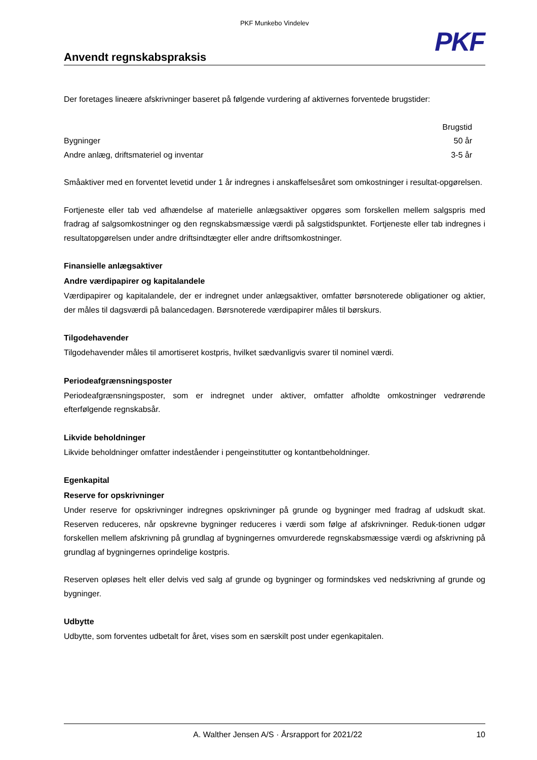PKF Munkebo Vindelev
PKF Anvendt regnskabspraksis
Der foretages lineære afskrivninger baseret på følgende vurdering af aktivernes forventede brugstider:
| | Brugstid |
| --- | --- |
| Bygninger | 50 år |
| Andre anlæg, driftsmateriel og inventar | 3-5 år |
Småaktiver med en forventet levetid under 1 år indregnes i anskaffelsesåret som omkostninger i resultat-opgørelsen.
Fortjeneste eller tab ved afhændelse af materielle anlægsaktiver opgøres som forskellen mellem salgspris med fradrag af salgsomkostninger og den regnskabsmæssige værdi på salgstidspunktet. Fortjeneste eller tab indregnes i resultatopgørelsen under andre driftsindtægter eller andre driftsomkostninger.
Finansielle anlægsaktiver
Andre værdipapirer og kapitalandele
Værdipapirer og kapitalandele, der er indregnet under anlægsaktiver, omfatter børsnoterede obligationer og aktier, der måles til dagsværdi på balancedagen. Børsnoterede værdipapirer måles til børskurs.
Tilgodehavender
Tilgodehavender måles til amortiseret kostpris, hvilket sædvanligvis svarer til nominel værdi.
Periodeafgrænsningsposter
Periodeafgrænsningsposter, som er indregnet under aktiver, omfatter afholdte omkostninger vedrørende efterfølgende regnskabsår.
Likvide beholdninger
Likvide beholdninger omfatter indeståender i pengeinstitutter og kontantbeholdninger.
Egenkapital
Reserve for opskrivninger
Under reserve for opskrivninger indregnes opskrivninger på grunde og bygninger med fradrag af udskudt skat. Reserven reduceres, når opskrevne bygninger reduceres i værdi som følge af afskrivninger. Reduk-tionen udgør forskellen mellem afskrivning på grundlag af bygningernes omvurderede regnskabsmæssige værdi og afskrivning på grundlag af bygningernes oprindelige kostpris.
Reserven opløses helt eller delvis ved salg af grunde og bygninger og formindskes ved nedskrivning af grunde og bygninger.
Udbytte
Udbytte, som forventes udbetalt for året, vises som en særskilt post under egenkapitalen.
A. Walther Jensen A/S · Årsrapport for 2021/22 10